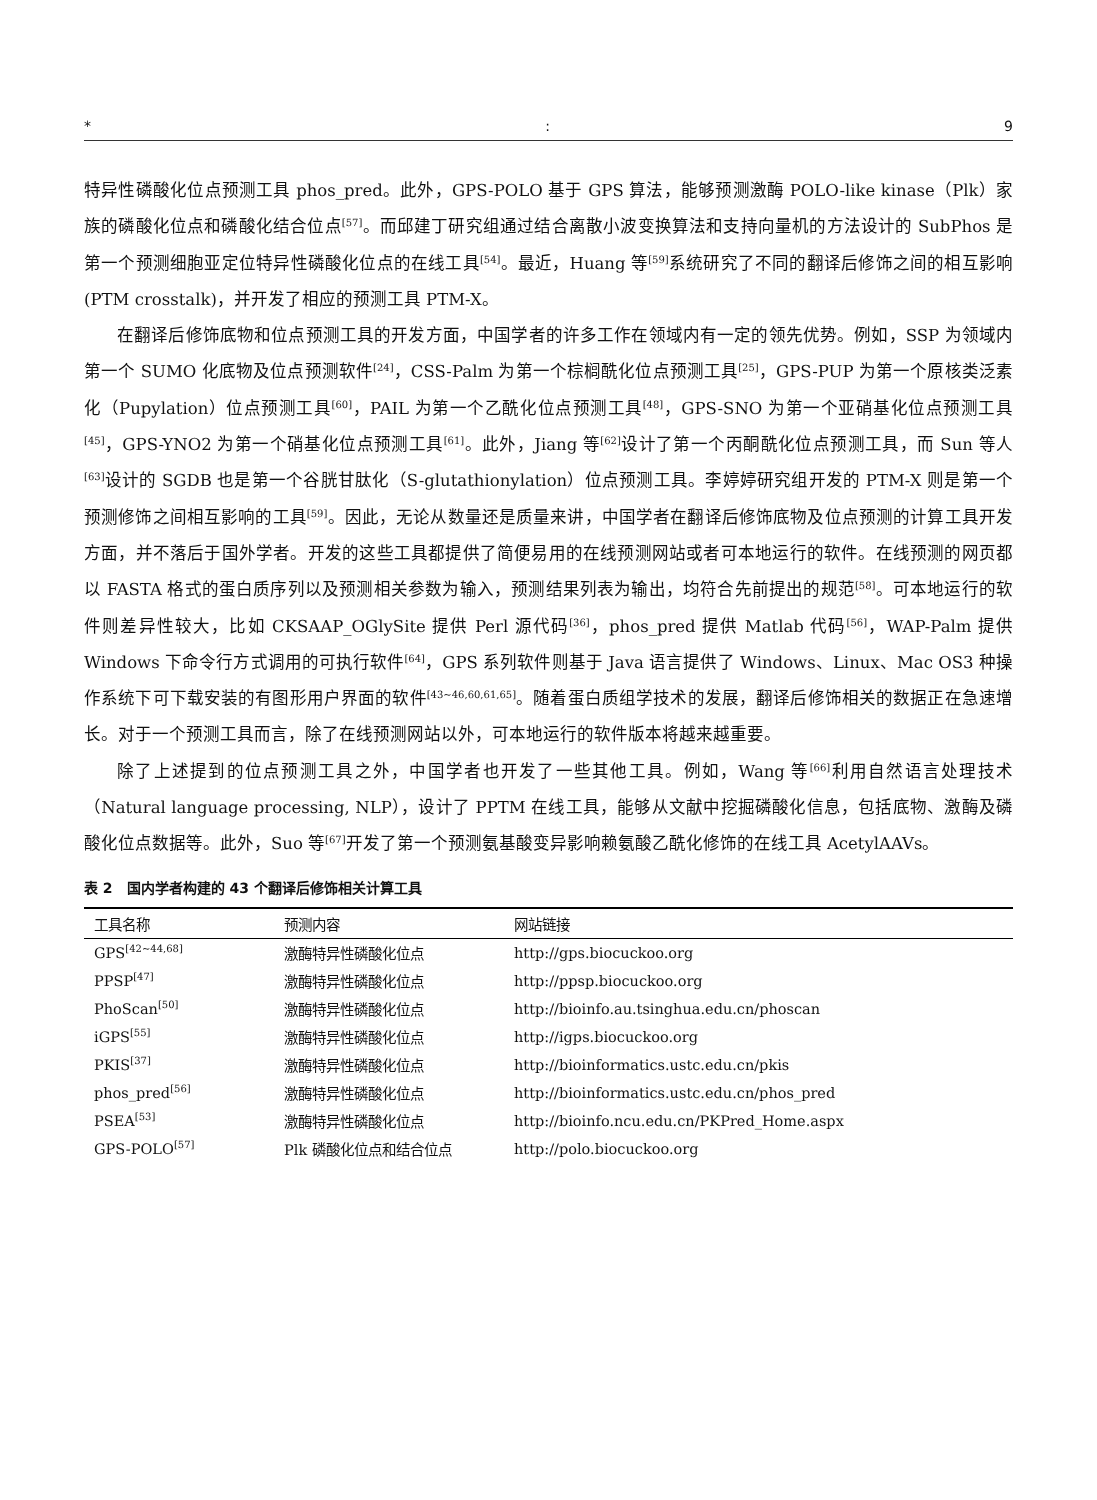*: 9
特异性磷酸化位点预测工具 phos_pred。此外，GPS-POLO 基于 GPS 算法，能够预测激酶 POLO-like kinase（Plk）家族的磷酸化位点和磷酸化结合位点<sup>[57]</sup>。而邱建丁研究组通过结合离散小波变换算法和支持向量机的方法设计的 SubPhos 是第一个预测细胞亚定位特异性磷酸化位点的在线工具<sup>[54]</sup>。最近，Huang 等<sup>[59]</sup>系统研究了不同的翻译后修饰之间的相互影响(PTM crosstalk)，并开发了相应的预测工具 PTM-X。
在翻译后修饰底物和位点预测工具的开发方面，中国学者的许多工作在领域内有一定的领先优势。例如，SSP 为领域内第一个 SUMO 化底物及位点预测软件<sup>[24]</sup>，CSS-Palm 为第一个棕榈酰化位点预测工具<sup>[25]</sup>，GPS-PUP 为第一个原核类泛素化（Pupylation）位点预测工具<sup>[60]</sup>，PAIL 为第一个乙酰化位点预测工具<sup>[48]</sup>，GPS-SNO 为第一个亚硝基化位点预测工具<sup>[45]</sup>，GPS-YNO2 为第一个硝基化位点预测工具<sup>[61]</sup>。此外，Jiang 等<sup>[62]</sup>设计了第一个丙酮酰化位点预测工具，而 Sun 等人<sup>[63]</sup>设计的 SGDB 也是第一个谷胱甘肽化（S-glutathionylation）位点预测工具。李婷婷研究组开发的 PTM-X 则是第一个预测修饰之间相互影响的工具<sup>[59]</sup>。因此，无论从数量还是质量来讲，中国学者在翻译后修饰底物及位点预测的计算工具开发方面，并不落后于国外学者。开发的这些工具都提供了简便易用的在线预测网站或者可本地运行的软件。在线预测的网页都以 FASTA 格式的蛋白质序列以及预测相关参数为输入，预测结果列表为输出，均符合先前提出的规范<sup>[58]</sup>。可本地运行的软件则差异性较大，比如 CKSAAP_OGlySite 提供 Perl 源代码<sup>[36]</sup>，phos_pred 提供 Matlab 代码<sup>[56]</sup>，WAP-Palm 提供 Windows 下命令行方式调用的可执行软件<sup>[64]</sup>，GPS 系列软件则基于 Java 语言提供了 Windows、Linux、Mac OS3 种操作系统下可下载安装的有图形用户界面的软件<sup>[43~46,60,61,65]</sup>。随着蛋白质组学技术的发展，翻译后修饰相关的数据正在急速增长。对于一个预测工具而言，除了在线预测网站以外，可本地运行的软件版本将越来越重要。
除了上述提到的位点预测工具之外，中国学者也开发了一些其他工具。例如，Wang 等<sup>[66]</sup>利用自然语言处理技术（Natural language processing, NLP），设计了 PPTM 在线工具，能够从文献中挖掘磷酸化信息，包括底物、激酶及磷酸化位点数据等。此外，Suo 等<sup>[67]</sup>开发了第一个预测氨基酸变异影响赖氨酸乙酰化修饰的在线工具 AcetylAAVs。
表 2　国内学者构建的 43 个翻译后修饰相关计算工具
| 工具名称 | 预测内容 | 网站链接 |
| --- | --- | --- |
| GPS<sup>[42~44,68]</sup> | 激酶特异性磷酸化位点 | http://gps.biocuckoo.org |
| PPSP<sup>[47]</sup> | 激酶特异性磷酸化位点 | http://ppsp.biocuckoo.org |
| PhoScan<sup>[50]</sup> | 激酶特异性磷酸化位点 | http://bioinfo.au.tsinghua.edu.cn/phoscan |
| iGPS<sup>[55]</sup> | 激酶特异性磷酸化位点 | http://igps.biocuckoo.org |
| PKIS<sup>[37]</sup> | 激酶特异性磷酸化位点 | http://bioinformatics.ustc.edu.cn/pkis |
| phos_pred<sup>[56]</sup> | 激酶特异性磷酸化位点 | http://bioinformatics.ustc.edu.cn/phos_pred |
| PSEA<sup>[53]</sup> | 激酶特异性磷酸化位点 | http://bioinfo.ncu.edu.cn/PKPred_Home.aspx |
| GPS-POLO<sup>[57]</sup> | Plk 磷酸化位点和结合位点 | http://polo.biocuckoo.org |